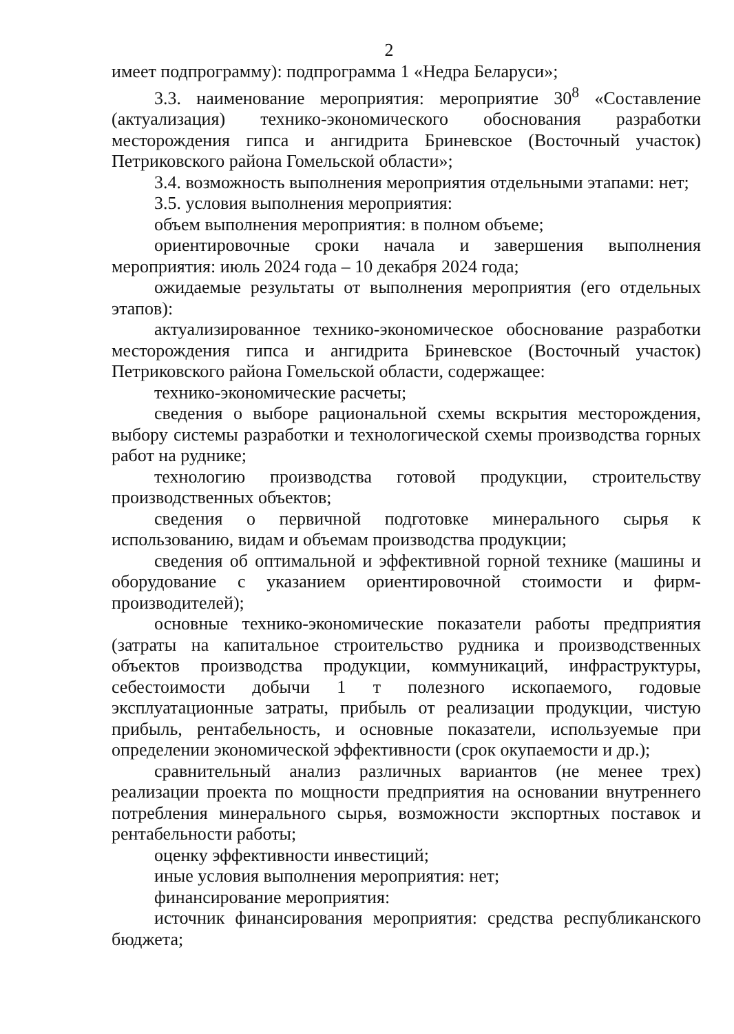2
имеет подпрограмму): подпрограмма 1 «Недра Беларуси»;
3.3. наименование мероприятия: мероприятие 30<sup>8</sup> «Составление (актуализация) технико-экономического обоснования разработки месторождения гипса и ангидрита Бриневское (Восточный участок) Петриковского района Гомельской области»;
3.4. возможность выполнения мероприятия отдельными этапами: нет;
3.5. условия выполнения мероприятия:
объем выполнения мероприятия: в полном объеме;
ориентировочные сроки начала и завершения выполнения мероприятия: июль 2024 года – 10 декабря 2024 года;
ожидаемые результаты от выполнения мероприятия (его отдельных этапов):
актуализированное технико-экономическое обоснование разработки месторождения гипса и ангидрита Бриневское (Восточный участок) Петриковского района Гомельской области, содержащее:
технико-экономические расчеты;
сведения о выборе рациональной схемы вскрытия месторождения, выбору системы разработки и технологической схемы производства горных работ на руднике;
технологию производства готовой продукции, строительству производственных объектов;
сведения о первичной подготовке минерального сырья к использованию, видам и объемам производства продукции;
сведения об оптимальной и эффективной горной технике (машины и оборудование с указанием ориентировочной стоимости и фирм-производителей);
основные технико-экономические показатели работы предприятия (затраты на капитальное строительство рудника и производственных объектов производства продукции, коммуникаций, инфраструктуры, себестоимости добычи 1 т полезного ископаемого, годовые эксплуатационные затраты, прибыль от реализации продукции, чистую прибыль, рентабельность, и основные показатели, используемые при определении экономической эффективности (срок окупаемости и др.);
сравнительный анализ различных вариантов (не менее трех) реализации проекта по мощности предприятия на основании внутреннего потребления минерального сырья, возможности экспортных поставок и рентабельности работы;
оценку эффективности инвестиций;
иные условия выполнения мероприятия: нет;
финансирование мероприятия:
источник финансирования мероприятия: средства республиканского бюджета;